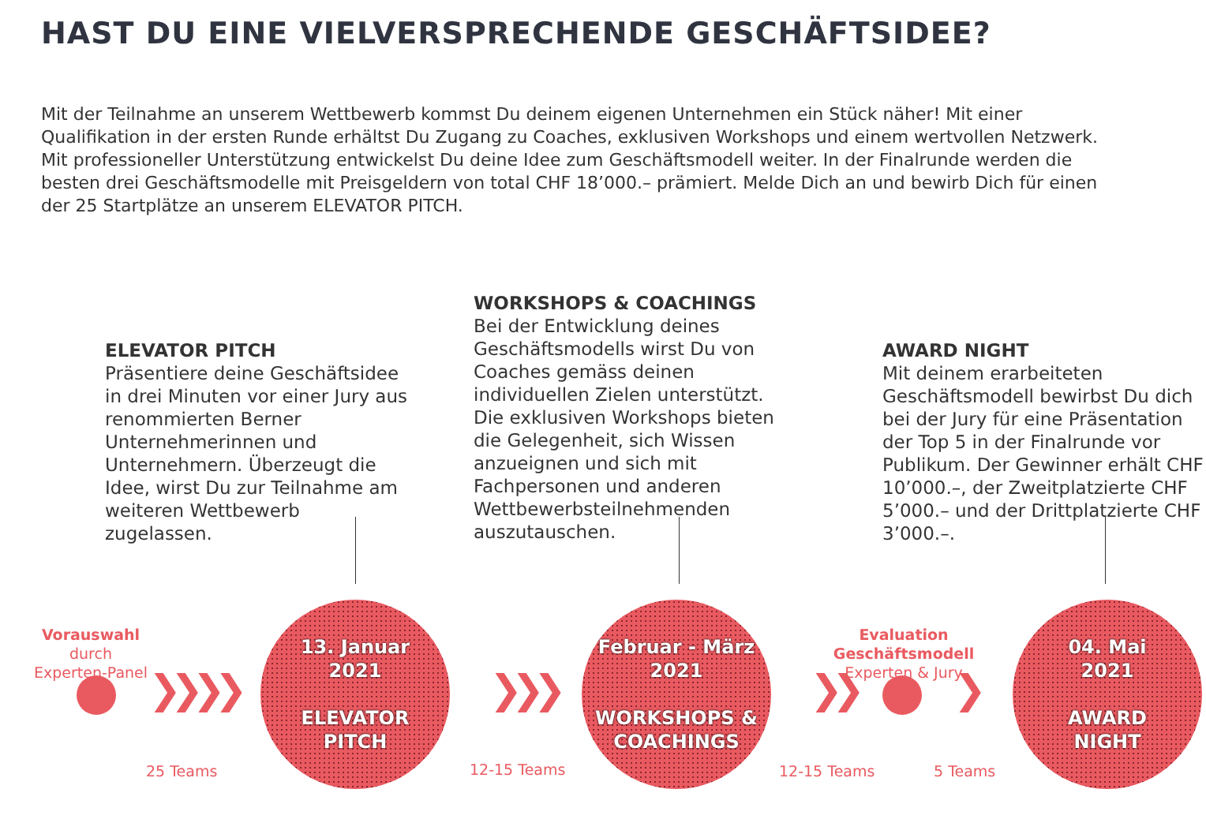HAST DU EINE VIELVERSPRECHENDE GESCHÄFTSIDEE?
Mit der Teilnahme an unserem Wettbewerb kommst Du deinem eigenen Unternehmen ein Stück näher! Mit einer Qualifikation in der ersten Runde erhältst Du Zugang zu Coaches, exklusiven Workshops und einem wertvollen Netzwerk. Mit professioneller Unterstützung entwickelst Du deine Idee zum Geschäftsmodell weiter. In der Finalrunde werden die besten drei Geschäftsmodelle mit Preisgeldern von total CHF 18’000.– prämiert. Melde Dich an und bewirb Dich für einen der 25 Startplätze an unserem ELEVATOR PITCH.
ELEVATOR PITCH
Präsentiere deine Geschäftsidee in drei Minuten vor einer Jury aus renommierten Berner Unternehmerinnen und Unternehmern. Überzeugt die Idee, wirst Du zur Teilnahme am weiteren Wettbewerb zugelassen.
WORKSHOPS & COACHINGS
Bei der Entwicklung deines Geschäftsmodells wirst Du von Coaches gemäss deinen individuellen Zielen unterstützt. Die exklusiven Workshops bieten die Gelegenheit, sich Wissen anzueignen und sich mit Fachpersonen und anderen Wettbewerbsteilnehmenden auszutauschen.
AWARD NIGHT
Mit deinem erarbeiteten Geschäftsmodell bewirbst Du dich bei der Jury für eine Präsentation der Top 5 in der Finalrunde vor Publikum. Der Gewinner erhält CHF 10’000.–, der Zweitplatzierte CHF 5’000.– und der Drittplatzierte CHF 3’000.–.
Vorauswahl
durch
Experten-Panel
❯❯❯❯
25 Teams
13. Januar
2021
ELEVATOR
PITCH
❯❯❯
12-15 Teams
Februar - März
2021
WORKSHOPS &
COACHINGS
❯❯
12-15 Teams
Evaluation Geschäftsmodell
Experten & Jury
❯
5 Teams
04. Mai
2021
AWARD
NIGHT